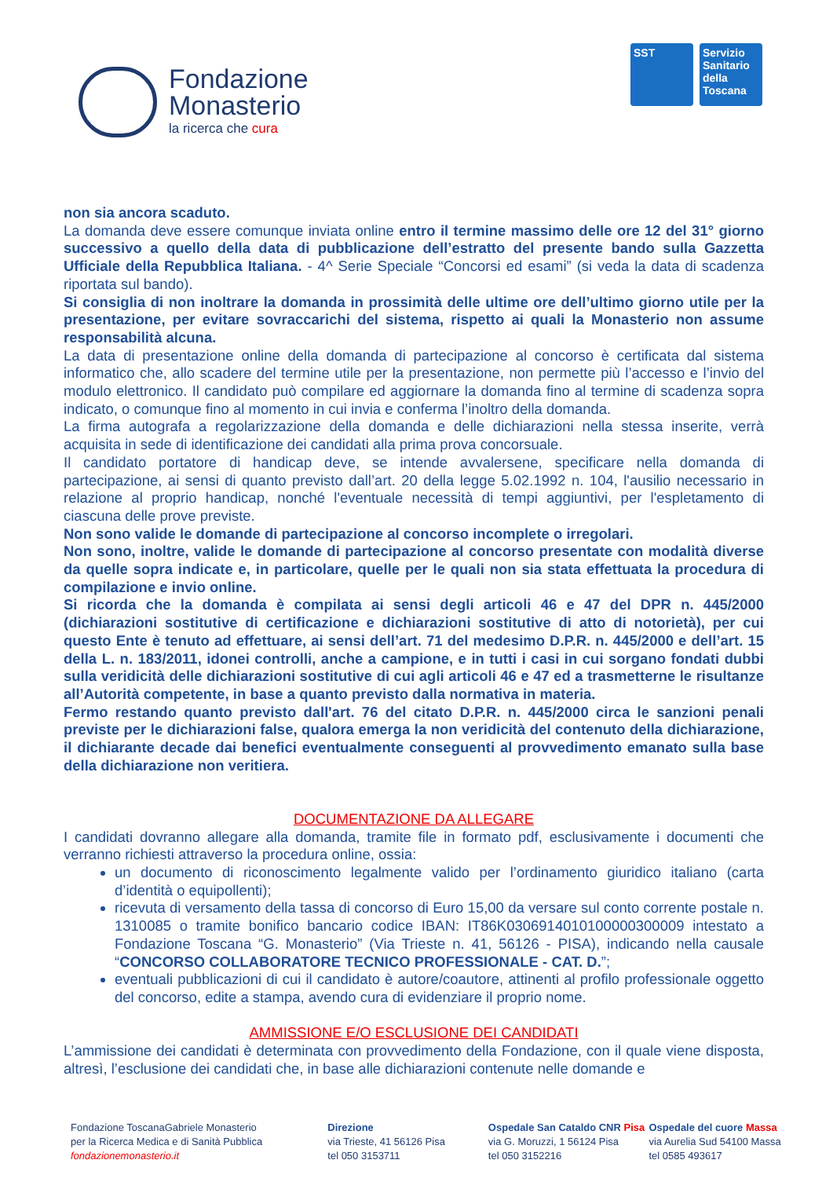Fondazione
Monasterio
la ricerca che cura
SST Servizio Sanitario della Toscana
non sia ancora scaduto.
La domanda deve essere comunque inviata online entro il termine massimo delle ore 12 del 31° giorno successivo a quello della data di pubblicazione dell’estratto del presente bando sulla Gazzetta Ufficiale della Repubblica Italiana. - 4^ Serie Speciale “Concorsi ed esami” (si veda la data di scadenza riportata sul bando).
Si consiglia di non inoltrare la domanda in prossimità delle ultime ore dell’ultimo giorno utile per la presentazione, per evitare sovraccarichi del sistema, rispetto ai quali la Monasterio non assume responsabilità alcuna.
La data di presentazione online della domanda di partecipazione al concorso è certificata dal sistema informatico che, allo scadere del termine utile per la presentazione, non permette più l’accesso e l’invio del modulo elettronico. Il candidato può compilare ed aggiornare la domanda fino al termine di scadenza sopra indicato, o comunque fino al momento in cui invia e conferma l’inoltro della domanda.
La firma autografa a regolarizzazione della domanda e delle dichiarazioni nella stessa inserite, verrà acquisita in sede di identificazione dei candidati alla prima prova concorsuale.
Il candidato portatore di handicap deve, se intende avvalersene, specificare nella domanda di partecipazione, ai sensi di quanto previsto dall’art. 20 della legge 5.02.1992 n. 104, l'ausilio necessario in relazione al proprio handicap, nonché l'eventuale necessità di tempi aggiuntivi, per l'espletamento di ciascuna delle prove previste.
Non sono valide le domande di partecipazione al concorso incomplete o irregolari.
Non sono, inoltre, valide le domande di partecipazione al concorso presentate con modalità diverse da quelle sopra indicate e, in particolare, quelle per le quali non sia stata effettuata la procedura di compilazione e invio online.
Si ricorda che la domanda è compilata ai sensi degli articoli 46 e 47 del DPR n. 445/2000 (dichiarazioni sostitutive di certificazione e dichiarazioni sostitutive di atto di notorietà), per cui questo Ente è tenuto ad effettuare, ai sensi dell’art. 71 del medesimo D.P.R. n. 445/2000 e dell’art. 15 della L. n. 183/2011, idonei controlli, anche a campione, e in tutti i casi in cui sorgano fondati dubbi sulla veridicità delle dichiarazioni sostitutive di cui agli articoli 46 e 47 ed a trasmetterne le risultanze all’Autorità competente, in base a quanto previsto dalla normativa in materia.
Fermo restando quanto previsto dall'art. 76 del citato D.P.R. n. 445/2000 circa le sanzioni penali previste per le dichiarazioni false, qualora emerga la non veridicità del contenuto della dichiarazione, il dichiarante decade dai benefici eventualmente conseguenti al provvedimento emanato sulla base della dichiarazione non veritiera.
DOCUMENTAZIONE DA ALLEGARE
I candidati dovranno allegare alla domanda, tramite file in formato pdf, esclusivamente i documenti che verranno richiesti attraverso la procedura online, ossia:
un documento di riconoscimento legalmente valido per l’ordinamento giuridico italiano (carta d’identità o equipollenti);
ricevuta di versamento della tassa di concorso di Euro 15,00 da versare sul conto corrente postale n. 1310085 o tramite bonifico bancario codice IBAN: IT86K0306914010100000300009 intestato a Fondazione Toscana “G. Monasterio” (Via Trieste n. 41, 56126 - PISA), indicando nella causale “CONCORSO COLLABORATORE TECNICO PROFESSIONALE - CAT. D.”;
eventuali pubblicazioni di cui il candidato è autore/coautore, attinenti al profilo professionale oggetto del concorso, edite a stampa, avendo cura di evidenziare il proprio nome.
AMMISSIONE E/O ESCLUSIONE DEI CANDIDATI
L’ammissione dei candidati è determinata con provvedimento della Fondazione, con il quale viene disposta, altresì, l’esclusione dei candidati che, in base alle dichiarazioni contenute nelle domande e
Fondazione ToscanaGabriele Monasterio
per la Ricerca Medica e di Sanità Pubblica
fondazionemonasterio.it
Direzione
via Trieste, 41 56126 Pisa
tel 050 3153711
Ospedale San Cataldo CNR Pisa
via G. Moruzzi, 1 56124 Pisa
tel 050 3152216
Ospedale del cuore Massa
via Aurelia Sud 54100 Massa
tel 0585 493617